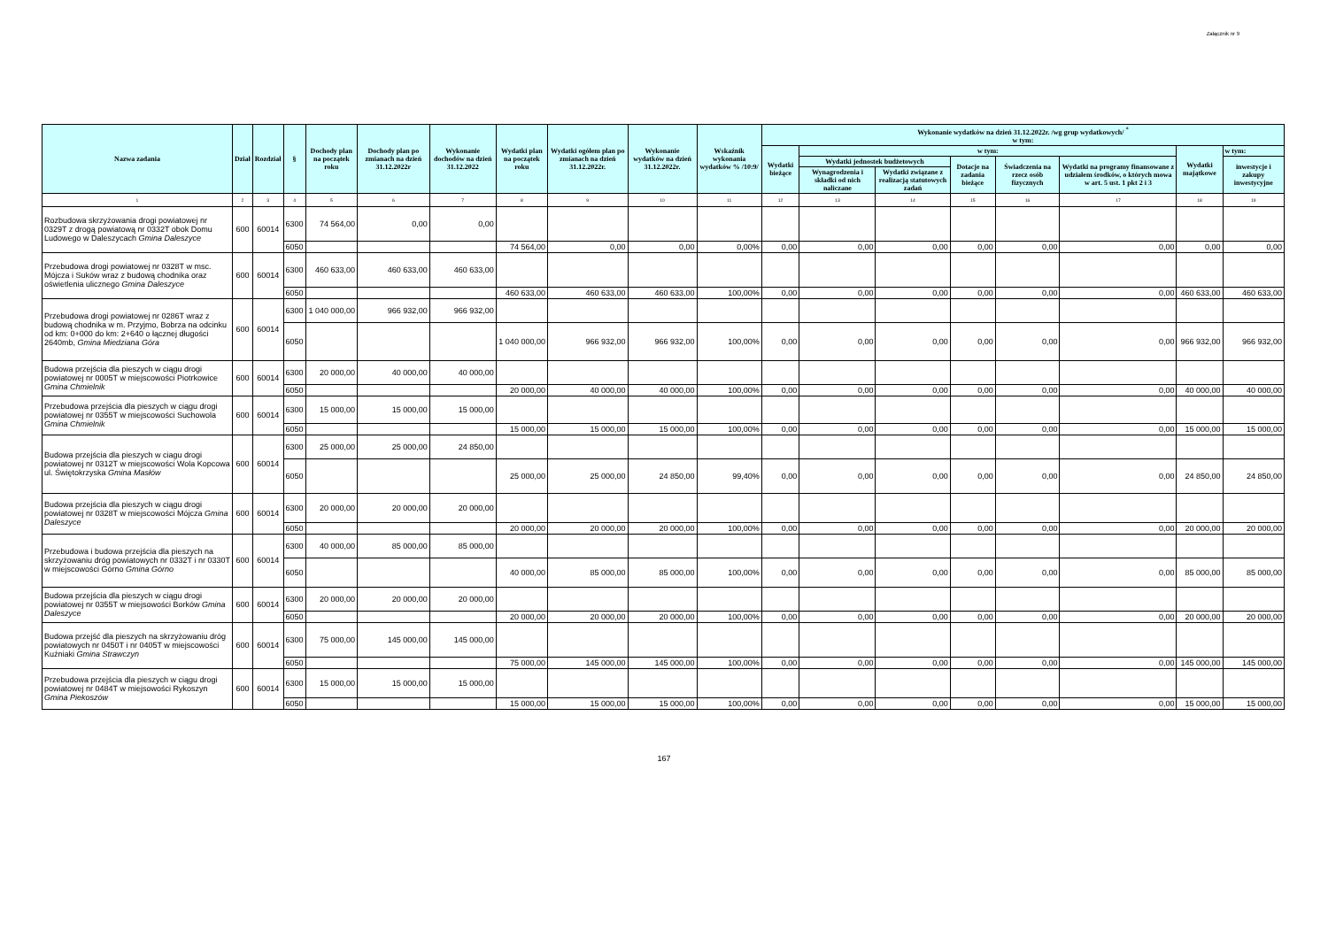Załącznik nr 9
| Nazwa zadania | Dział | Rozdział | § | Dochody plan na początek roku | Dochody plan po zmianach na dzień 31.12.2022r | Wykonanie dochodów na dzień 31.12.2022 | Wydatki plan na początek roku | Wydatki ogółem plan po zmianach na dzień 31.12.2022r. | Wykonanie wydatków na dzień 31.12.2022r. | Wskaźnik wykonania wydatków % /10:9/ | Wykonanie wydatków na dzień 31.12.2022r. /wg grup wydatkowych/ <sup>*</sup> w tym: | | | | | | | |
| --- | --- | --- | --- | --- | --- | --- | --- | --- | --- | --- | --- | --- | --- | --- | --- | --- | --- | --- |
| | | | | | | | | | | | Wydatki bieżące | w tym: | | | | | Wydatki majątkowe | w tym: |
| | | | | | | | | | | | | Wydatki jednostek budżetowych | | Dotacje na zadania bieżące | Świadczenia na rzecz osób fizycznych | Wydatki na programy finansowane z udziałem środków, o których mowa w art. 5 ust. 1 pkt 2 i 3 | | inwestycje i zakupy inwestycyjne |
| | | | | | | | | | | | | Wynagrodzenia i składki od nich naliczane | Wydatki związane z realizacją statutowych zadań | | | | | |
| 1 | 2 | 3 | 4 | 5 | 6 | 7 | 8 | 9 | 10 | 11 | 12 | 13 | 14 | 15 | 16 | 17 | 18 | 19 |
| Rozbudowa skrzyżowania drogi powiatowej nr 0329T z drogą powiatową nr 0332T obok Domu Ludowego w Daleszycach Gmina Daleszyce | 600 | 60014 | 6300 | 74 564,00 | 0,00 | 0,00 | | | | | | | | | | | | |
| | | | 6050 | | | | 74 564,00 | 0,00 | 0,00 | 0,00% | 0,00 | 0,00 | 0,00 | 0,00 | 0,00 | 0,00 | 0,00 | 0,00 |
| Przebudowa drogi powiatowej nr 0328T w msc. Mójcza i Suków wraz z budową chodnika oraz oświetlenia ulicznego Gmina Daleszyce | 600 | 60014 | 6300 | 460 633,00 | 460 633,00 | 460 633,00 | | | | | | | | | | | | |
| | | | 6050 | | | | 460 633,00 | 460 633,00 | 460 633,00 | 100,00% | 0,00 | 0,00 | 0,00 | 0,00 | 0,00 | 0,00 | 460 633,00 | 460 633,00 |
| Przebudowa drogi powiatowej nr 0286T wraz z budową chodnika w m. Przyjmo, Bobrza na odcinku od km: 0+000 do km: 2+640 o łącznej długości 2640mb, Gmina Miedziana Góra | 600 | 60014 | 6300 | 1 040 000,00 | 966 932,00 | 966 932,00 | | | | | | | | | | | | |
| | | | 6050 | | | | 1 040 000,00 | 966 932,00 | 966 932,00 | 100,00% | 0,00 | 0,00 | 0,00 | 0,00 | 0,00 | 0,00 | 966 932,00 | 966 932,00 |
| Budowa przejścia dla pieszych w ciągu drogi powiatowej nr 0005T w miejscowości Piotrkowice Gmina Chmielnik | 600 | 60014 | 6300 | 20 000,00 | 40 000,00 | 40 000,00 | | | | | | | | | | | | |
| | | | 6050 | | | | 20 000,00 | 40 000,00 | 40 000,00 | 100,00% | 0,00 | 0,00 | 0,00 | 0,00 | 0,00 | 0,00 | 40 000,00 | 40 000,00 |
| Przebudowa przejścia dla pieszych w ciągu drogi powiatowej nr 0355T w miejscowości Suchowola Gmina Chmielnik | 600 | 60014 | 6300 | 15 000,00 | 15 000,00 | 15 000,00 | | | | | | | | | | | | |
| | | | 6050 | | | | 15 000,00 | 15 000,00 | 15 000,00 | 100,00% | 0,00 | 0,00 | 0,00 | 0,00 | 0,00 | 0,00 | 15 000,00 | 15 000,00 |
| Budowa przejścia dla pieszych w ciagu drogi powiatowej nr 0312T w miejscowości Wola Kopcowa ul. Świętokrzyska Gmina Masłów | 600 | 60014 | 6300 | 25 000,00 | 25 000,00 | 24 850,00 | | | | | | | | | | | | |
| | | | 6050 | | | | 25 000,00 | 25 000,00 | 24 850,00 | 99,40% | 0,00 | 0,00 | 0,00 | 0,00 | 0,00 | 0,00 | 24 850,00 | 24 850,00 |
| Budowa przejścia dla pieszych w ciągu drogi powiatowej nr 0328T w miejscowości Mójcza Gmina Daleszyce | 600 | 60014 | 6300 | 20 000,00 | 20 000,00 | 20 000,00 | | | | | | | | | | | | |
| | | | 6050 | | | | 20 000,00 | 20 000,00 | 20 000,00 | 100,00% | 0,00 | 0,00 | 0,00 | 0,00 | 0,00 | 0,00 | 20 000,00 | 20 000,00 |
| Przebudowa i budowa przejścia dla pieszych na skrzyżowaniu dróg powiatowych nr 0332T i nr 0330T w miejscowości Górno Gmina Górno | 600 | 60014 | 6300 | 40 000,00 | 85 000,00 | 85 000,00 | | | | | | | | | | | | |
| | | | 6050 | | | | 40 000,00 | 85 000,00 | 85 000,00 | 100,00% | 0,00 | 0,00 | 0,00 | 0,00 | 0,00 | 0,00 | 85 000,00 | 85 000,00 |
| Budowa przejścia dla pieszych w ciągu drogi powiatowej nr 0355T w miejsowości Borków Gmina Daleszyce | 600 | 60014 | 6300 | 20 000,00 | 20 000,00 | 20 000,00 | | | | | | | | | | | | |
| | | | 6050 | | | | 20 000,00 | 20 000,00 | 20 000,00 | 100,00% | 0,00 | 0,00 | 0,00 | 0,00 | 0,00 | 0,00 | 20 000,00 | 20 000,00 |
| Budowa przejść dla pieszych na skrzyżowaniu dróg powiatowych nr 0450T i nr 0405T w miejscowości Kuźniaki Gmina Strawczyn | 600 | 60014 | 6300 | 75 000,00 | 145 000,00 | 145 000,00 | | | | | | | | | | | | |
| | | | 6050 | | | | 75 000,00 | 145 000,00 | 145 000,00 | 100,00% | 0,00 | 0,00 | 0,00 | 0,00 | 0,00 | 0,00 | 145 000,00 | 145 000,00 |
| Przebudowa przejścia dla pieszych w ciągu drogi powiatowej nr 0484T w miejsowości Rykoszyn Gmina Piekoszów | 600 | 60014 | 6300 | 15 000,00 | 15 000,00 | 15 000,00 | | | | | | | | | | | | |
| | | | 6050 | | | | 15 000,00 | 15 000,00 | 15 000,00 | 100,00% | 0,00 | 0,00 | 0,00 | 0,00 | 0,00 | 0,00 | 15 000,00 | 15 000,00 |
167